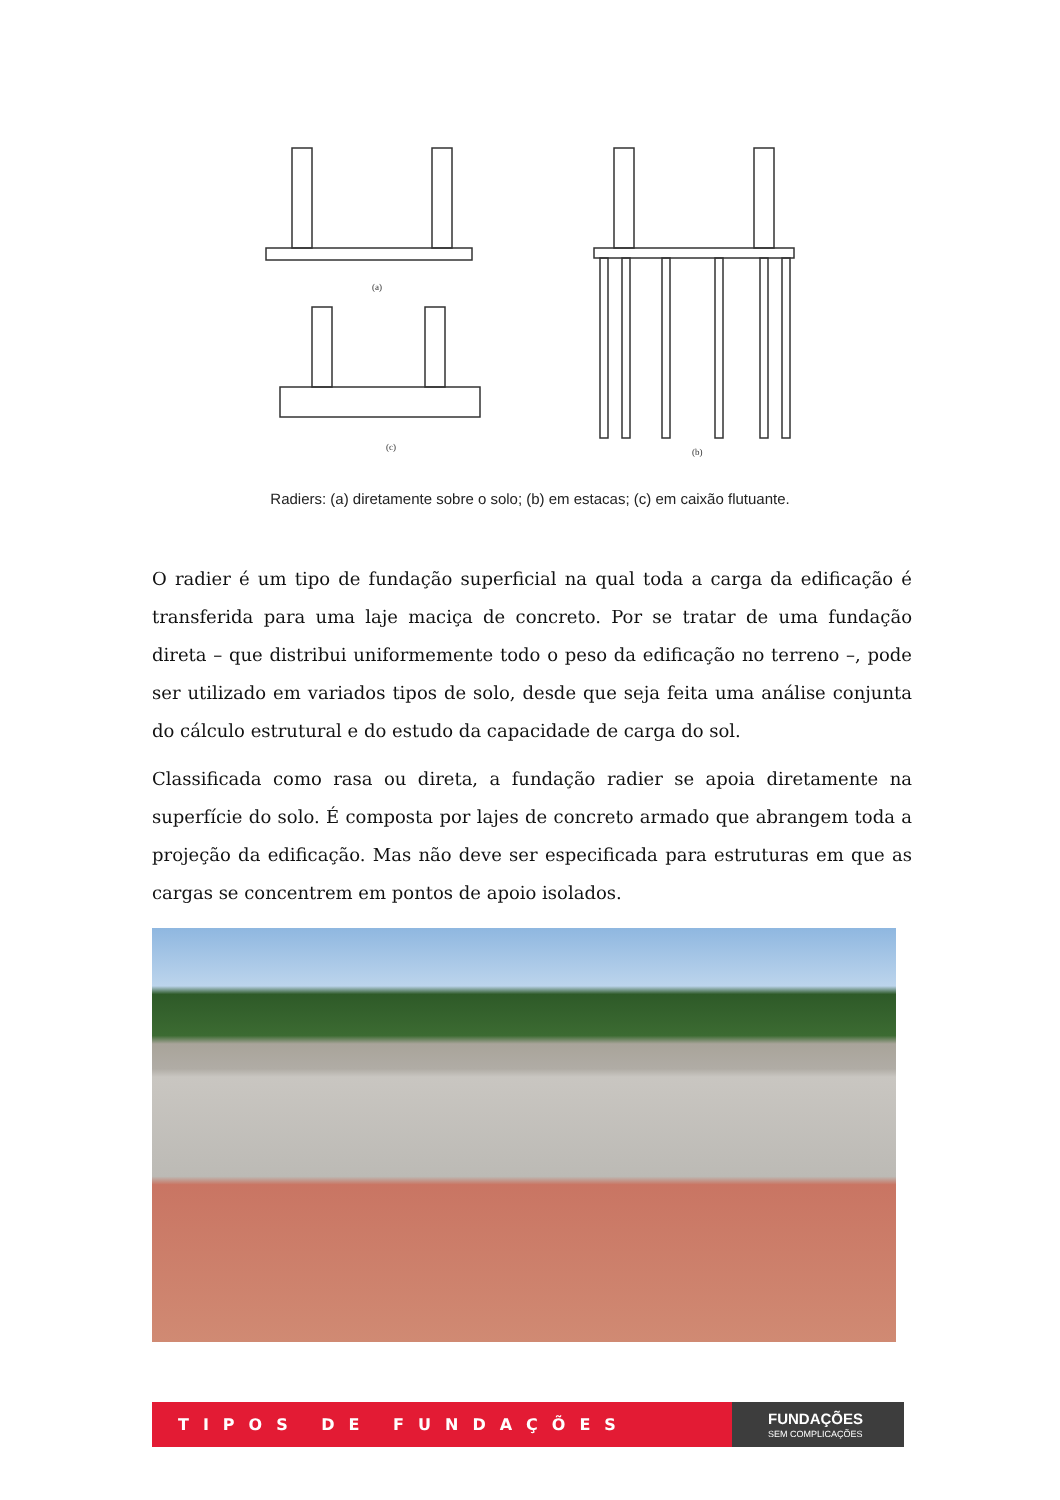(a)
(c)
(b)
Radiers: (a) diretamente sobre o solo; (b) em estacas; (c) em caixão flutuante.
O radier é um tipo de fundação superficial na qual toda a carga da edificação é transferida para uma laje maciça de concreto. Por se tratar de uma fundação direta – que distribui uniformemente todo o peso da edificação no terreno –, pode ser utilizado em variados tipos de solo, desde que seja feita uma análise conjunta do cálculo estrutural e do estudo da capacidade de carga do sol.
Classificada como rasa ou direta, a fundação radier se apoia diretamente na superfície do solo. É composta por lajes de concreto armado que abrangem toda a projeção da edificação. Mas não deve ser especificada para estruturas em que as cargas se concentrem em pontos de apoio isolados.
TIPOS DE FUNDAÇÕES
FUNDAÇÕES
SEM COMPLICAÇÕES